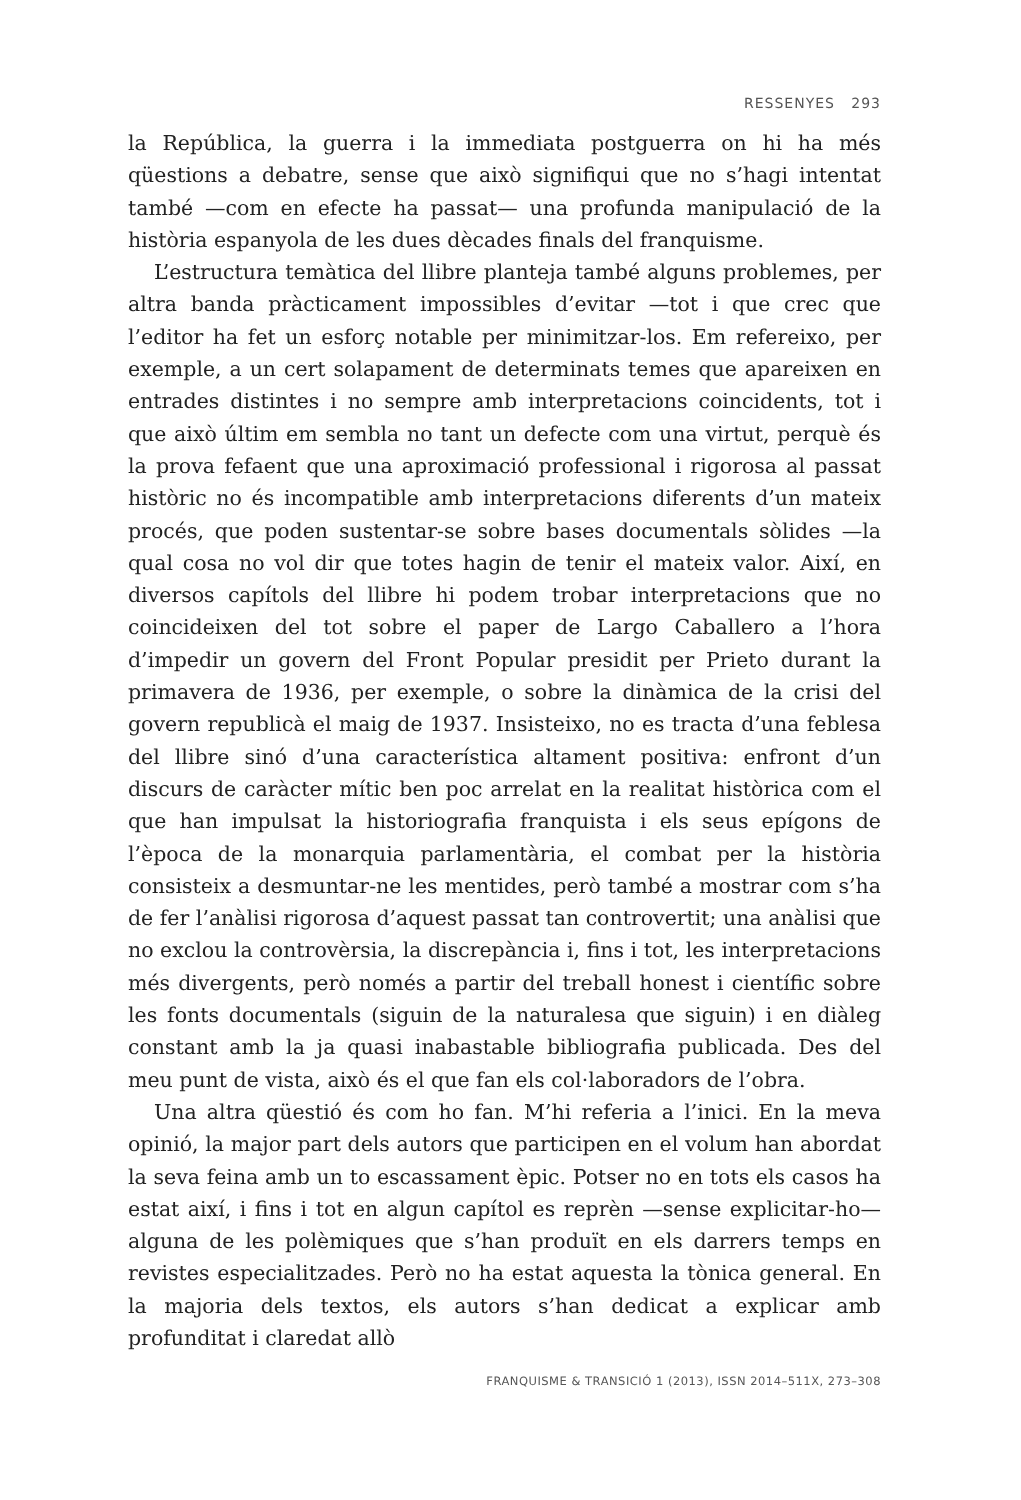RESSENYES 293
la República, la guerra i la immediata postguerra on hi ha més qüestions a debatre, sense que això signifiqui que no s’hagi intentat també —com en efecte ha passat— una profunda manipulació de la història espanyola de les dues dècades finals del franquisme.
L’estructura temàtica del llibre planteja també alguns problemes, per altra banda pràcticament impossibles d’evitar —tot i que crec que l’editor ha fet un esforç notable per minimitzar-los. Em refereixo, per exemple, a un cert solapament de determinats temes que apareixen en entrades distintes i no sempre amb interpretacions coincidents, tot i que això últim em sembla no tant un defecte com una virtut, perquè és la prova fefaent que una aproximació professional i rigorosa al passat històric no és incompatible amb interpretacions diferents d’un mateix procés, que poden sustentar-se sobre bases documentals sòlides —la qual cosa no vol dir que totes hagin de tenir el mateix valor. Així, en diversos capítols del llibre hi podem trobar interpretacions que no coincideixen del tot sobre el paper de Largo Caballero a l’hora d’impedir un govern del Front Popular presidit per Prieto durant la primavera de 1936, per exemple, o sobre la dinàmica de la crisi del govern republicà el maig de 1937. Insisteixo, no es tracta d’una feblesa del llibre sinó d’una característica altament positiva: enfront d’un discurs de caràcter mític ben poc arrelat en la realitat històrica com el que han impulsat la historiografia franquista i els seus epígons de l’època de la monarquia parlamentària, el combat per la història consisteix a desmuntar-ne les mentides, però també a mostrar com s’ha de fer l’anàlisi rigorosa d’aquest passat tan controvertit; una anàlisi que no exclou la controvèrsia, la discrepància i, fins i tot, les interpretacions més divergents, però només a partir del treball honest i científic sobre les fonts documentals (siguin de la naturalesa que siguin) i en diàleg constant amb la ja quasi inabastable bibliografia publicada. Des del meu punt de vista, això és el que fan els col·laboradors de l’obra.
Una altra qüestió és com ho fan. M’hi referia a l’inici. En la meva opinió, la major part dels autors que participen en el volum han abordat la seva feina amb un to escassament èpic. Potser no en tots els casos ha estat així, i fins i tot en algun capítol es reprèn —sense explicitar-ho— alguna de les polèmiques que s’han produït en els darrers temps en revistes especialitzades. Però no ha estat aquesta la tònica general. En la majoria dels textos, els autors s’han dedicat a explicar amb profunditat i claredat allò
FRANQUISME & TRANSICIÓ 1 (2013), ISSN 2014–511X, 273–308